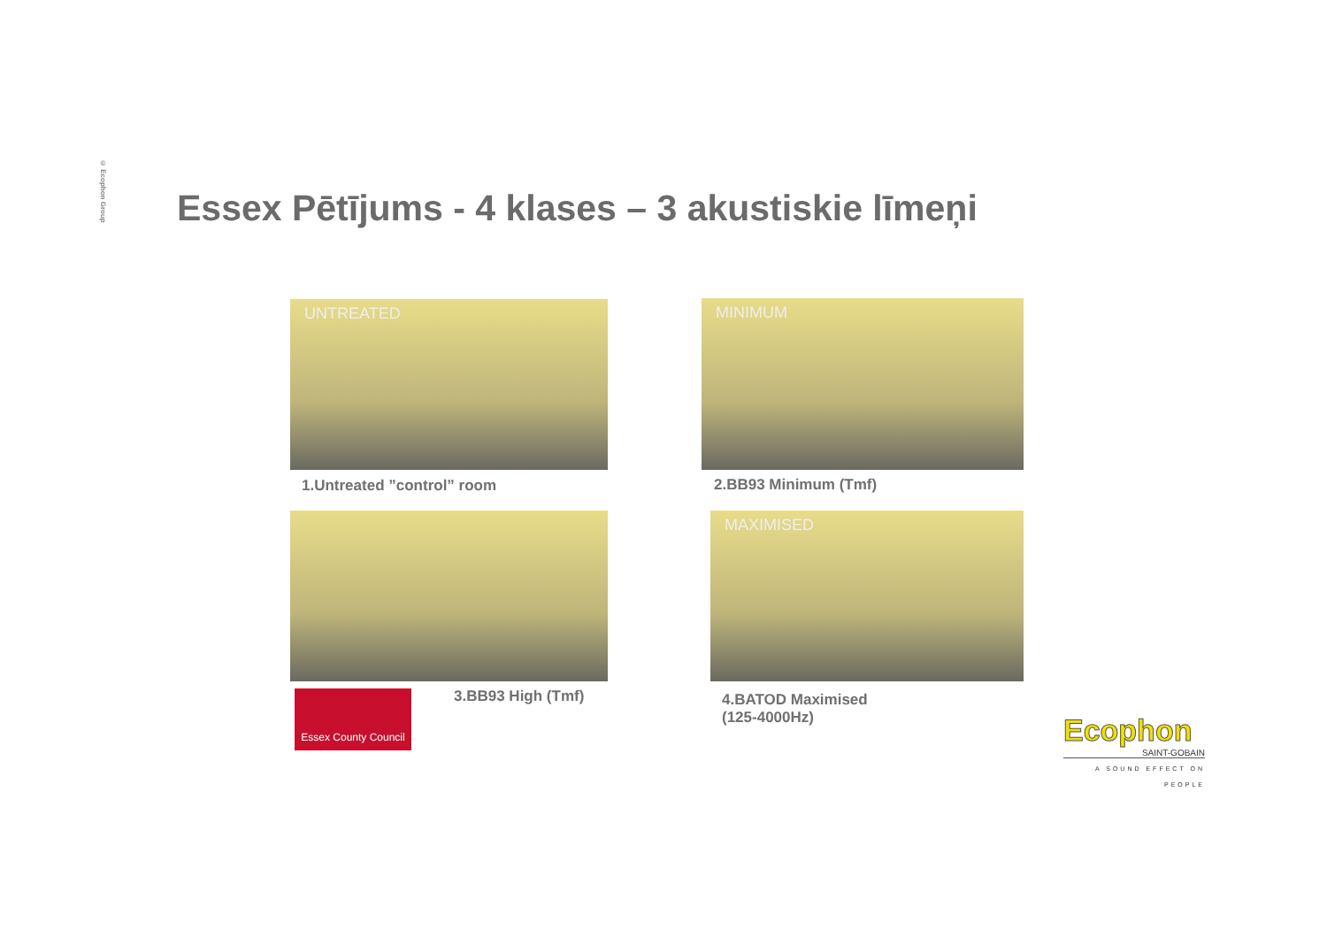© Ecophon Group
Essex Pētījums - 4 klases – 3 akustiskie līmeņi
UNTREATED
1.Untreated ”control” room
MINIMUM
2.BB93 Minimum (Tmf)
MAXIMISED
Essex County Council
3.BB93 High (Tmf)
4.BATOD Maximised
(125-4000Hz)
Ecophon
SAINT-GOBAIN
A SOUND EFFECT ON PEOPLE